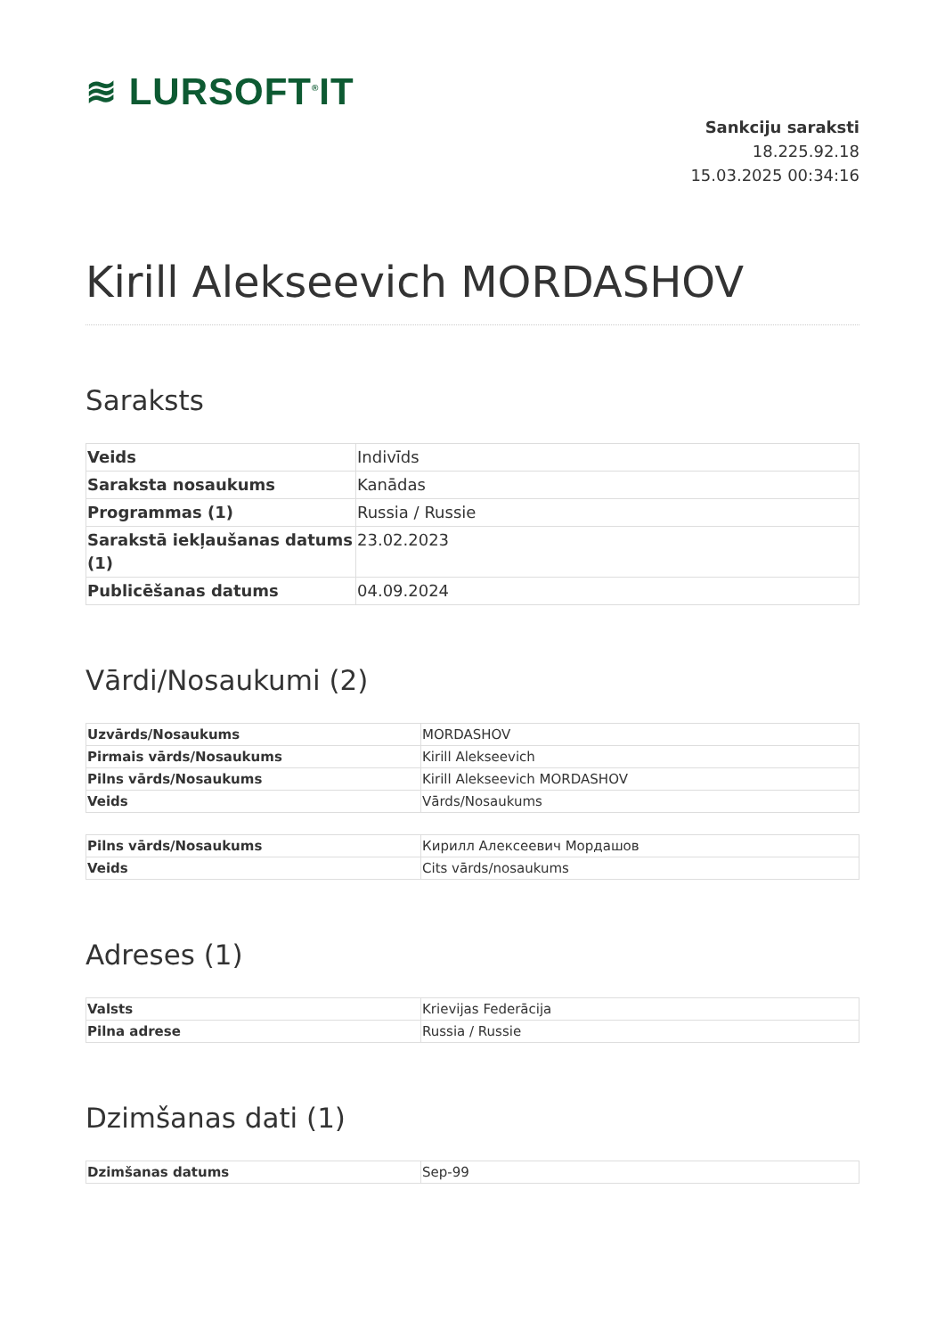≋ LURSOFT<sup>®</sup>IT
Sankciju saraksti
18.225.92.18
15.03.2025 00:34:16
Kirill Alekseevich MORDASHOV
Saraksts
| Veids | Indivīds |
| Saraksta nosaukums | Kanādas |
| Programmas (1) | Russia / Russie |
| Sarakstā iekļaušanas datums (1) | 23.02.2023 |
| Publicēšanas datums | 04.09.2024 |
Vārdi/Nosaukumi (2)
| Uzvārds/Nosaukums | MORDASHOV |
| Pirmais vārds/Nosaukums | Kirill Alekseevich |
| Pilns vārds/Nosaukums | Kirill Alekseevich MORDASHOV |
| Veids | Vārds/Nosaukums |
| Pilns vārds/Nosaukums | Кирилл Алексеевич Мордашов |
| Veids | Cits vārds/nosaukums |
Adreses (1)
| Valsts | Krievijas Federācija |
| Pilna adrese | Russia / Russie |
Dzimšanas dati (1)
| Dzimšanas datums | Sep-99 |